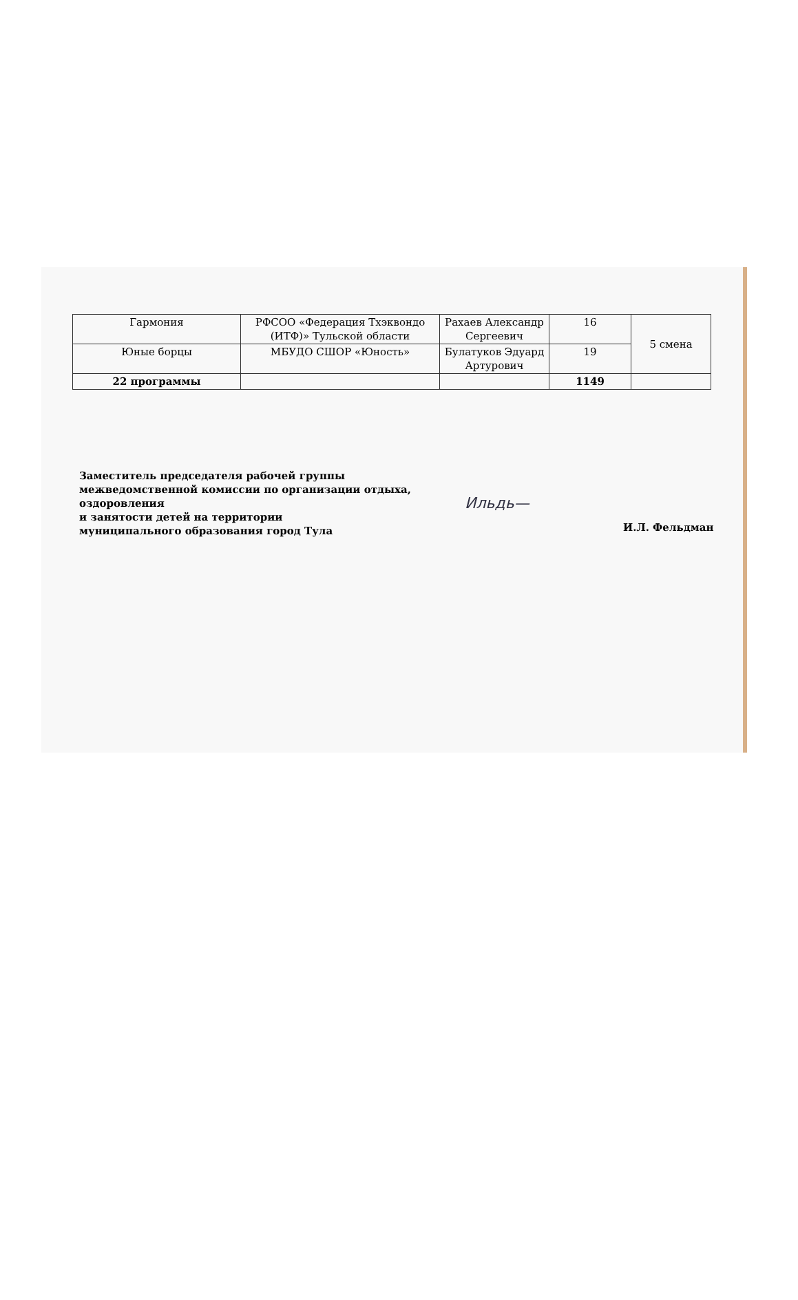| Гармония | РФСОО «Федерация Тхэквондо (ИТФ)» Тульской области | Рахаев Александр Сергеевич | 16 | 5 смена |
| Юные борцы | МБУДО СШОР «Юность» | Булатуков Эдуард Артурович | 19 | |
| 22 программы | | | 1149 | |
Заместитель председателя рабочей группы межведомственной комиссии по организации отдыха, оздоровления
и занятости детей на территории
муниципального образования город Тула
Ильдь—
И.Л. Фельдман